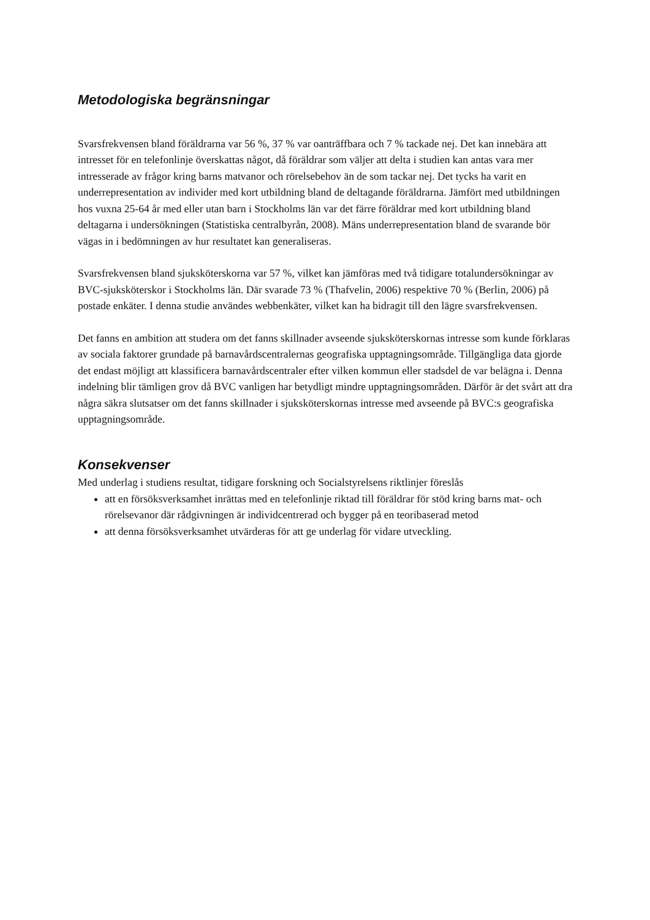Metodologiska begränsningar
Svarsfrekvensen bland föräldrarna var 56 %, 37 % var oanträffbara och 7 % tackade nej. Det kan innebära att intresset för en telefonlinje överskattas något, då föräldrar som väljer att delta i studien kan antas vara mer intresserade av frågor kring barns matvanor och rörelsebehov än de som tackar nej. Det tycks ha varit en underrepresentation av individer med kort utbildning bland de deltagande föräldrarna. Jämfört med utbildningen hos vuxna 25-64 år med eller utan barn i Stockholms län var det färre föräldrar med kort utbildning bland deltagarna i undersökningen (Statistiska centralbyrån, 2008). Mäns underrepresentation bland de svarande bör vägas in i bedömningen av hur resultatet kan generaliseras.
Svarsfrekvensen bland sjuksköterskorna var 57 %, vilket kan jämföras med två tidigare totalundersökningar av BVC-sjuksköterskor i Stockholms län. Där svarade 73 % (Thafvelin, 2006) respektive 70 % (Berlin, 2006) på postade enkäter. I denna studie användes webbenkäter, vilket kan ha bidragit till den lägre svarsfrekvensen.
Det fanns en ambition att studera om det fanns skillnader avseende sjuksköterskornas intresse som kunde förklaras av sociala faktorer grundade på barnavårdscentralernas geografiska upptagningsområde. Tillgängliga data gjorde det endast möjligt att klassificera barnavårdscentraler efter vilken kommun eller stadsdel de var belägna i. Denna indelning blir tämligen grov då BVC vanligen har betydligt mindre upptagningsområden. Därför är det svårt att dra några säkra slutsatser om det fanns skillnader i sjuksköterskornas intresse med avseende på BVC:s geografiska upptagningsområde.
Konsekvenser
Med underlag i studiens resultat, tidigare forskning och Socialstyrelsens riktlinjer föreslås
att en försöksverksamhet inrättas med en telefonlinje riktad till föräldrar för stöd kring barns mat- och rörelsevanor där rådgivningen är individcentrerad och bygger på en teoribaserad metod
att denna försöksverksamhet utvärderas för att ge underlag för vidare utveckling.